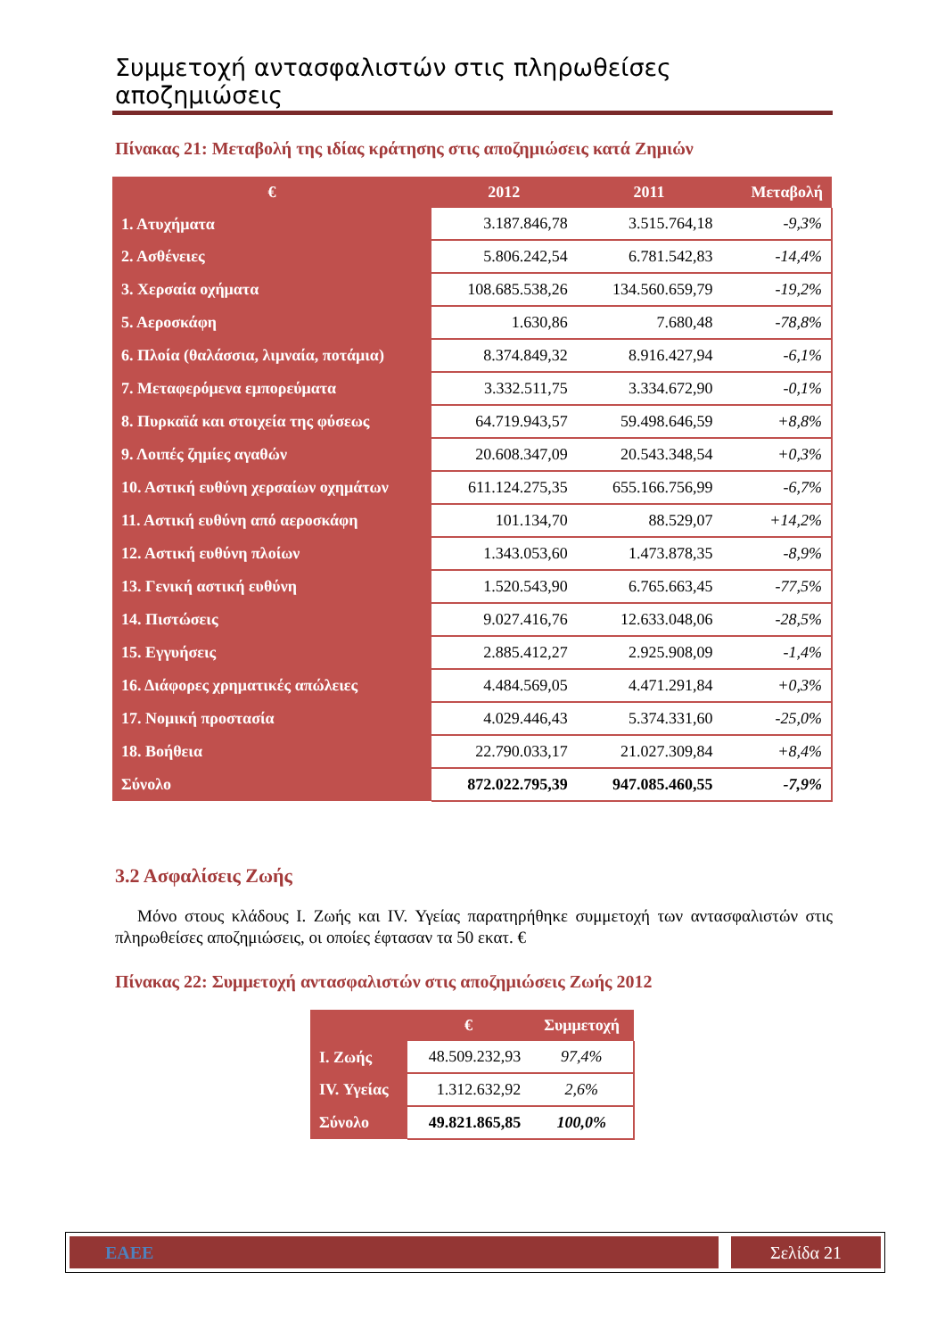Συμμετοχή αντασφαλιστών στις πληρωθείσες αποζημιώσεις
Πίνακας 21: Μεταβολή της ιδίας κράτησης στις αποζημιώσεις κατά Ζημιών
| € | 2012 | 2011 | Μεταβολή |
| --- | --- | --- | --- |
| 1. Ατυχήματα | 3.187.846,78 | 3.515.764,18 | -9,3% |
| 2. Ασθένειες | 5.806.242,54 | 6.781.542,83 | -14,4% |
| 3. Χερσαία οχήματα | 108.685.538,26 | 134.560.659,79 | -19,2% |
| 5. Αεροσκάφη | 1.630,86 | 7.680,48 | -78,8% |
| 6. Πλοία (θαλάσσια, λιμναία, ποτάμια) | 8.374.849,32 | 8.916.427,94 | -6,1% |
| 7. Μεταφερόμενα εμπορεύματα | 3.332.511,75 | 3.334.672,90 | -0,1% |
| 8. Πυρκαϊά και στοιχεία της φύσεως | 64.719.943,57 | 59.498.646,59 | +8,8% |
| 9. Λοιπές ζημίες αγαθών | 20.608.347,09 | 20.543.348,54 | +0,3% |
| 10. Αστική ευθύνη χερσαίων οχημάτων | 611.124.275,35 | 655.166.756,99 | -6,7% |
| 11. Αστική ευθύνη από αεροσκάφη | 101.134,70 | 88.529,07 | +14,2% |
| 12. Αστική ευθύνη πλοίων | 1.343.053,60 | 1.473.878,35 | -8,9% |
| 13. Γενική αστική ευθύνη | 1.520.543,90 | 6.765.663,45 | -77,5% |
| 14. Πιστώσεις | 9.027.416,76 | 12.633.048,06 | -28,5% |
| 15. Εγγυήσεις | 2.885.412,27 | 2.925.908,09 | -1,4% |
| 16. Διάφορες χρηματικές απώλειες | 4.484.569,05 | 4.471.291,84 | +0,3% |
| 17. Νομική προστασία | 4.029.446,43 | 5.374.331,60 | -25,0% |
| 18. Βοήθεια | 22.790.033,17 | 21.027.309,84 | +8,4% |
| Σύνολο | 872.022.795,39 | 947.085.460,55 | -7,9% |
3.2 Ασφαλίσεις Ζωής
Μόνο στους κλάδους Ι. Ζωής και IV. Υγείας παρατηρήθηκε συμμετοχή των αντασφαλιστών στις πληρωθείσες αποζημιώσεις, οι οποίες έφτασαν τα 50 εκατ. €
Πίνακας 22: Συμμετοχή αντασφαλιστών στις αποζημιώσεις Ζωής 2012
| | € | Συμμετοχή |
| --- | --- | --- |
| Ι. Ζωής | 48.509.232,93 | 97,4% |
| IV. Υγείας | 1.312.632,92 | 2,6% |
| Σύνολο | 49.821.865,85 | 100,0% |
ΕΑΕΕ Σελίδα 21